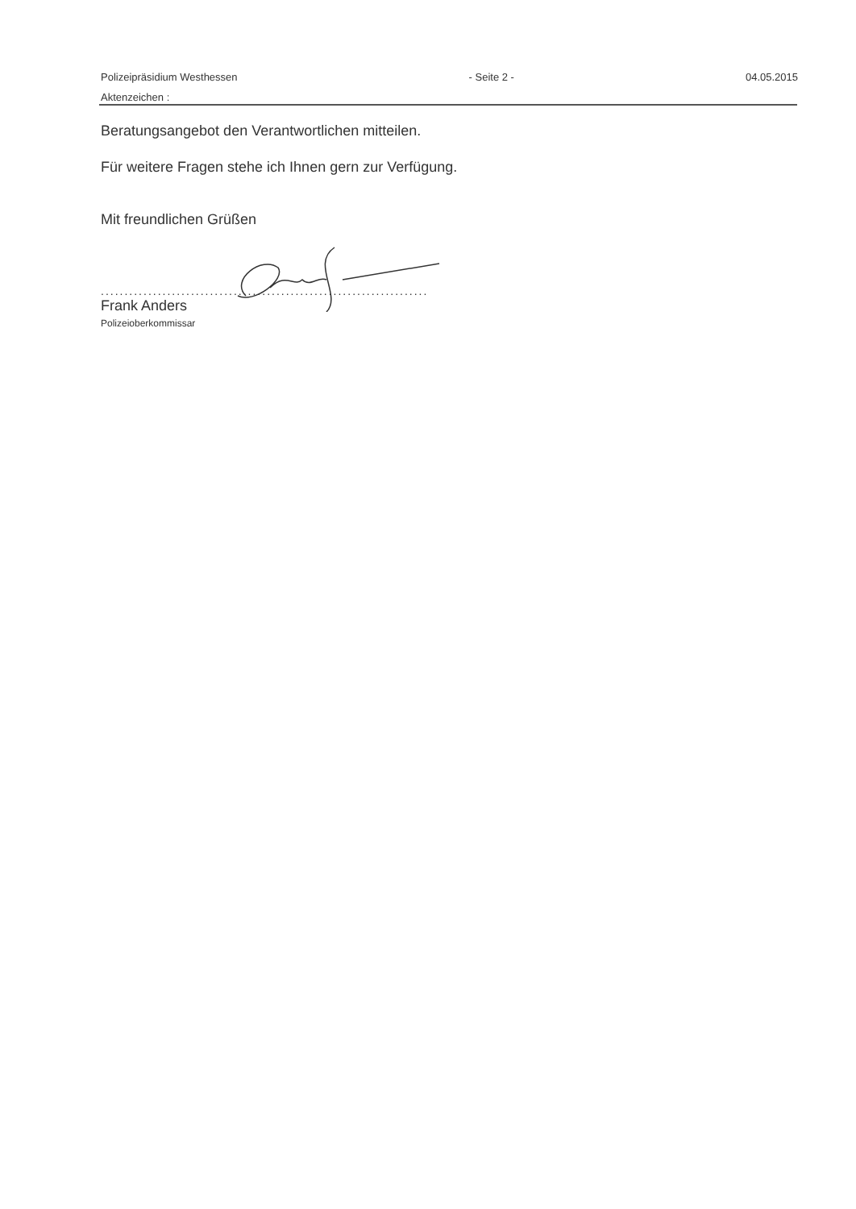Polizeipräsidium Westhessen - Seite 2 - 04.05.2015
Aktenzeichen :
Beratungsangebot den Verantwortlichen mitteilen.
Für weitere Fragen stehe ich Ihnen gern zur Verfügung.
Mit freundlichen Grüßen
.....................................................................
Frank Anders
Polizeioberkommissar